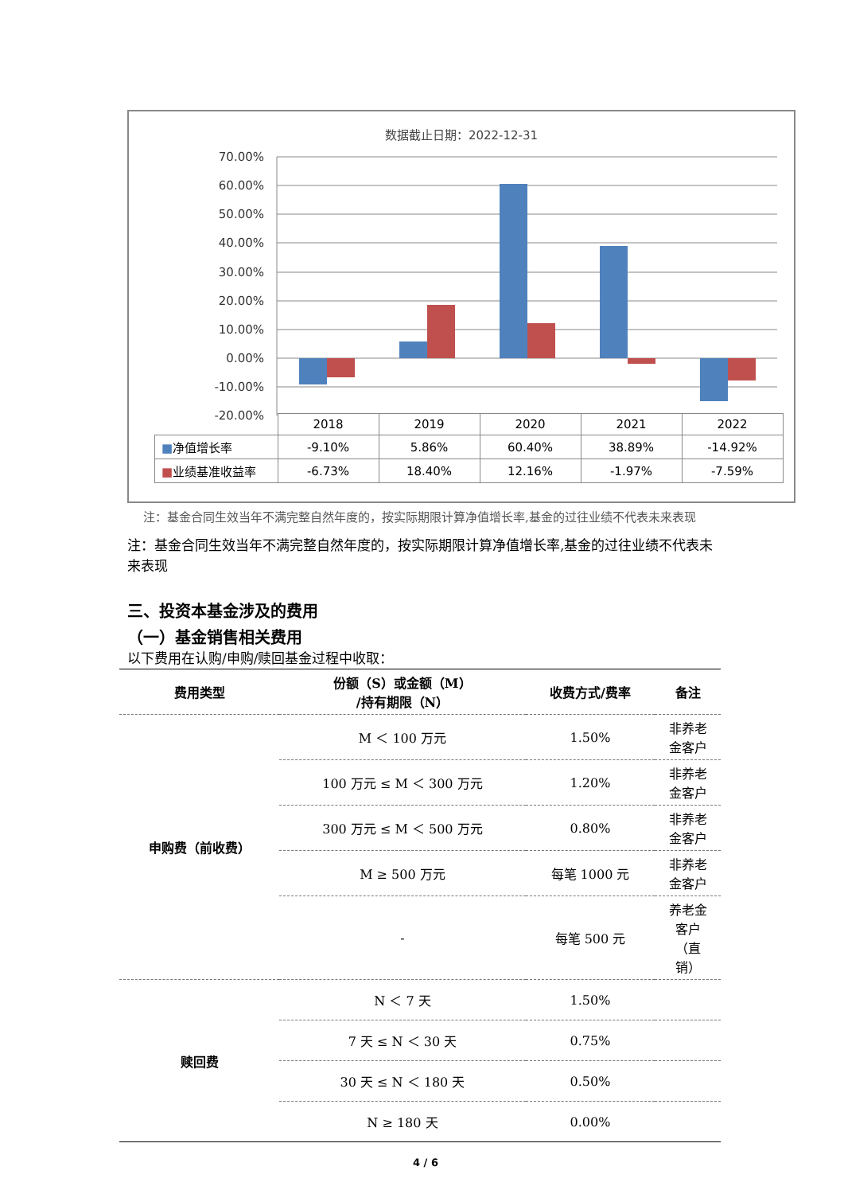数据截止日期：2022-12-31
70.00%
60.00%
50.00%
40.00%
30.00%
20.00%
10.00%
0.00%
-10.00%
-20.00%
| | 2018 | 2019 | 2020 | 2021 | 2022 |
| ■ 净值增长率 | -9.10% | 5.86% | 60.40% | 38.89% | -14.92% |
| ■ 业绩基准收益率 | -6.73% | 18.40% | 12.16% | -1.97% | -7.59% |
注：基金合同生效当年不满完整自然年度的，按实际期限计算净值增长率,基金的过往业绩不代表未来表现
注：基金合同生效当年不满完整自然年度的，按实际期限计算净值增长率,基金的过往业绩不代表未来表现
三、投资本基金涉及的费用
（一）基金销售相关费用
以下费用在认购/申购/赎回基金过程中收取：
| 费用类型 | 份额（S）或金额（M） /持有期限（N） | 收费方式/费率 | 备注 |
| --- | --- | --- | --- |
| 申购费（前收费） | M ＜ 100 万元 | 1.50% | 非养老 金客户 |
| | 100 万元 ≤ M ＜ 300 万元 | 1.20% | 非养老 金客户 |
| | 300 万元 ≤ M ＜ 500 万元 | 0.80% | 非养老 金客户 |
| | M ≥ 500 万元 | 每笔 1000 元 | 非养老 金客户 |
| | - | 每笔 500 元 | 养老金 客户 （直 销） |
| 赎回费 | N ＜ 7 天 | 1.50% | |
| | 7 天 ≤ N ＜ 30 天 | 0.75% | |
| | 30 天 ≤ N ＜ 180 天 | 0.50% | |
| | N ≥ 180 天 | 0.00% | |
4 / 6